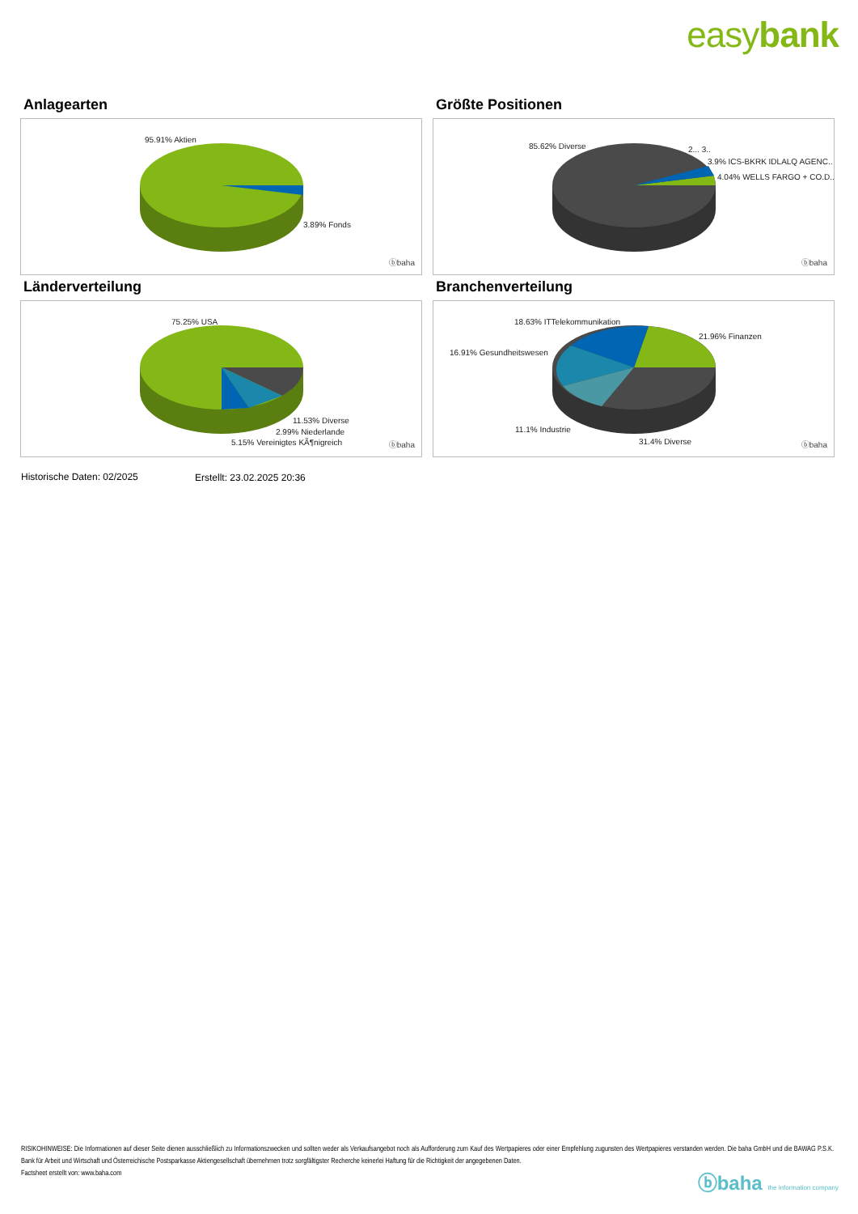easybank
Anlagearten
95.91% Aktien
3.89% Fonds
ⓑbaha
Größte Positionen
85.62% Diverse 2... 3..
3.9% ICS-BKRK IDLALQ AGENC..
4.04% WELLS FARGO + CO.D..
ⓑbaha
Länderverteilung
75.25% USA
11.53% Diverse
2.99% Niederlande
5.15% Vereinigtes KÃ¶nigreich ⓑbaha
Branchenverteilung
18.63% ITTelekommunikation
21.96% Finanzen
16.91% Gesundheitswesen
11.1% Industrie
31.4% Diverse ⓑbaha
Historische Daten: 02/2025 Erstellt: 23.02.2025 20:36
RISIKOHINWEISE: Die Informationen auf dieser Seite dienen ausschließlich zu Informationszwecken und sollten weder als Verkaufsangebot noch als Aufforderung zum Kauf des Wertpapieres oder einer Empfehlung zugunsten des Wertpapieres verstanden werden. Die baha GmbH und die BAWAG P.S.K. Bank für Arbeit und Wirtschaft und Österreichische Postsparkasse Aktiengesellschaft übernehmen trotz sorgfältigster Recherche keinerlei Haftung für die Richtigkeit der angegebenen Daten.
Factsheet erstellt von: www.baha.com
ⓑbaha the information company